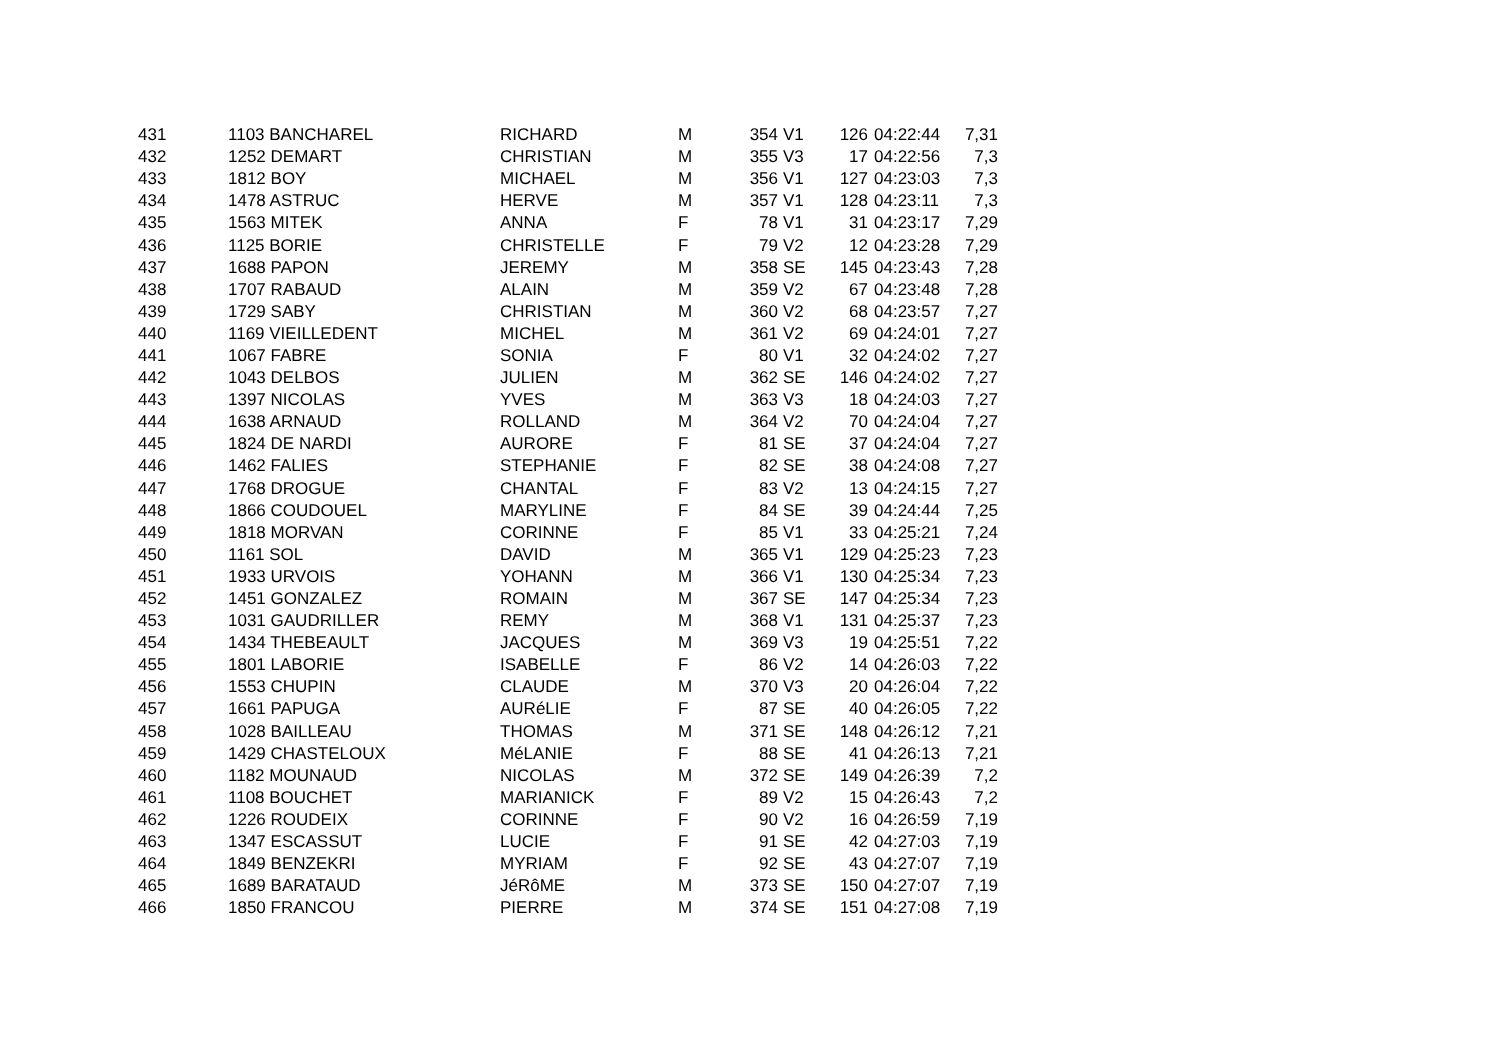| 431 | 1103 BANCHAREL | RICHARD | M | 354 | V1 | 126 | 04:22:44 | 7,31 |
| 432 | 1252 DEMART | CHRISTIAN | M | 355 | V3 | 17 | 04:22:56 | 7,3 |
| 433 | 1812 BOY | MICHAEL | M | 356 | V1 | 127 | 04:23:03 | 7,3 |
| 434 | 1478 ASTRUC | HERVE | M | 357 | V1 | 128 | 04:23:11 | 7,3 |
| 435 | 1563 MITEK | ANNA | F | 78 | V1 | 31 | 04:23:17 | 7,29 |
| 436 | 1125 BORIE | CHRISTELLE | F | 79 | V2 | 12 | 04:23:28 | 7,29 |
| 437 | 1688 PAPON | JEREMY | M | 358 | SE | 145 | 04:23:43 | 7,28 |
| 438 | 1707 RABAUD | ALAIN | M | 359 | V2 | 67 | 04:23:48 | 7,28 |
| 439 | 1729 SABY | CHRISTIAN | M | 360 | V2 | 68 | 04:23:57 | 7,27 |
| 440 | 1169 VIEILLEDENT | MICHEL | M | 361 | V2 | 69 | 04:24:01 | 7,27 |
| 441 | 1067 FABRE | SONIA | F | 80 | V1 | 32 | 04:24:02 | 7,27 |
| 442 | 1043 DELBOS | JULIEN | M | 362 | SE | 146 | 04:24:02 | 7,27 |
| 443 | 1397 NICOLAS | YVES | M | 363 | V3 | 18 | 04:24:03 | 7,27 |
| 444 | 1638 ARNAUD | ROLLAND | M | 364 | V2 | 70 | 04:24:04 | 7,27 |
| 445 | 1824 DE NARDI | AURORE | F | 81 | SE | 37 | 04:24:04 | 7,27 |
| 446 | 1462 FALIES | STEPHANIE | F | 82 | SE | 38 | 04:24:08 | 7,27 |
| 447 | 1768 DROGUE | CHANTAL | F | 83 | V2 | 13 | 04:24:15 | 7,27 |
| 448 | 1866 COUDOUEL | MARYLINE | F | 84 | SE | 39 | 04:24:44 | 7,25 |
| 449 | 1818 MORVAN | CORINNE | F | 85 | V1 | 33 | 04:25:21 | 7,24 |
| 450 | 1161 SOL | DAVID | M | 365 | V1 | 129 | 04:25:23 | 7,23 |
| 451 | 1933 URVOIS | YOHANN | M | 366 | V1 | 130 | 04:25:34 | 7,23 |
| 452 | 1451 GONZALEZ | ROMAIN | M | 367 | SE | 147 | 04:25:34 | 7,23 |
| 453 | 1031 GAUDRILLER | REMY | M | 368 | V1 | 131 | 04:25:37 | 7,23 |
| 454 | 1434 THEBEAULT | JACQUES | M | 369 | V3 | 19 | 04:25:51 | 7,22 |
| 455 | 1801 LABORIE | ISABELLE | F | 86 | V2 | 14 | 04:26:03 | 7,22 |
| 456 | 1553 CHUPIN | CLAUDE | M | 370 | V3 | 20 | 04:26:04 | 7,22 |
| 457 | 1661 PAPUGA | AURéLIE | F | 87 | SE | 40 | 04:26:05 | 7,22 |
| 458 | 1028 BAILLEAU | THOMAS | M | 371 | SE | 148 | 04:26:12 | 7,21 |
| 459 | 1429 CHASTELOUX | MéLANIE | F | 88 | SE | 41 | 04:26:13 | 7,21 |
| 460 | 1182 MOUNAUD | NICOLAS | M | 372 | SE | 149 | 04:26:39 | 7,2 |
| 461 | 1108 BOUCHET | MARIANICK | F | 89 | V2 | 15 | 04:26:43 | 7,2 |
| 462 | 1226 ROUDEIX | CORINNE | F | 90 | V2 | 16 | 04:26:59 | 7,19 |
| 463 | 1347 ESCASSUT | LUCIE | F | 91 | SE | 42 | 04:27:03 | 7,19 |
| 464 | 1849 BENZEKRI | MYRIAM | F | 92 | SE | 43 | 04:27:07 | 7,19 |
| 465 | 1689 BARATAUD | JéRôME | M | 373 | SE | 150 | 04:27:07 | 7,19 |
| 466 | 1850 FRANCOU | PIERRE | M | 374 | SE | 151 | 04:27:08 | 7,19 |